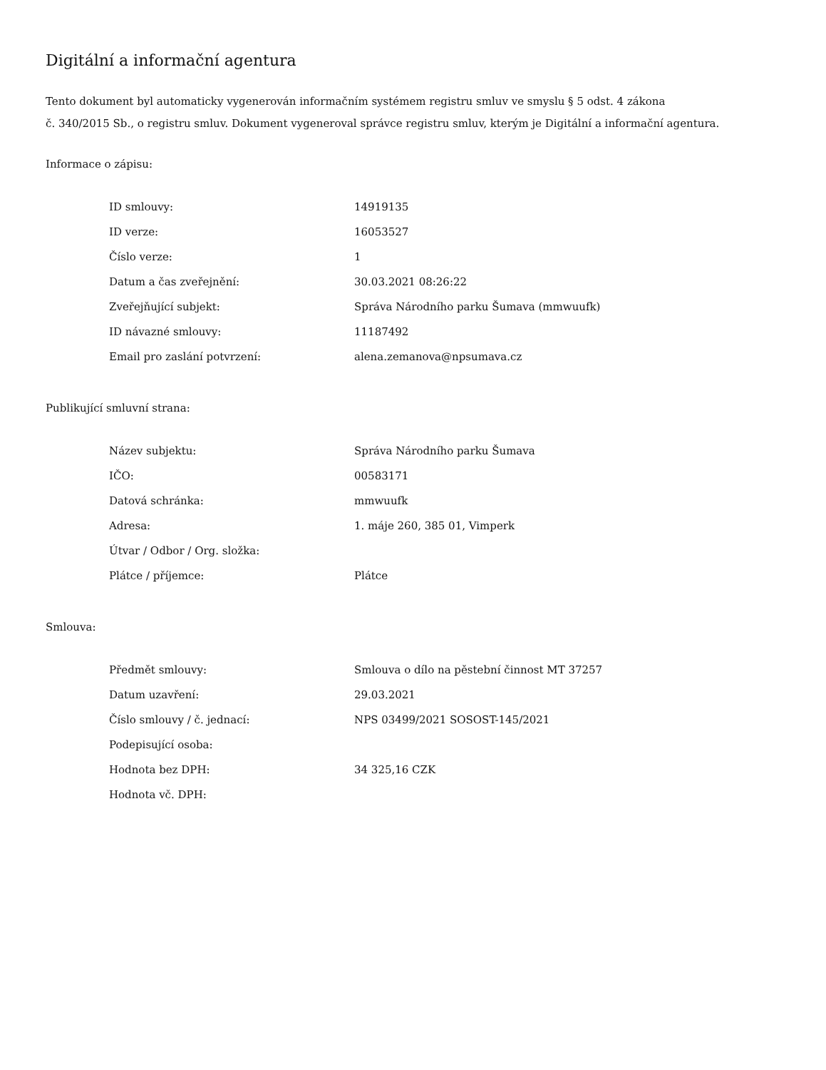Digitální a informační agentura
Tento dokument byl automaticky vygenerován informačním systémem registru smluv ve smyslu § 5 odst. 4 zákona
č. 340/2015 Sb., o registru smluv. Dokument vygeneroval správce registru smluv, kterým je Digitální a informační agentura.
Informace o zápisu:
| ID smlouvy: | 14919135 |
| ID verze: | 16053527 |
| Číslo verze: | 1 |
| Datum a čas zveřejnění: | 30.03.2021 08:26:22 |
| Zveřejňující subjekt: | Správa Národního parku Šumava (mmwuufk) |
| ID návazné smlouvy: | 11187492 |
| Email pro zaslání potvrzení: | alena.zemanova@npsumava.cz |
Publikující smluvní strana:
| Název subjektu: | Správa Národního parku Šumava |
| IČO: | 00583171 |
| Datová schránka: | mmwuufk |
| Adresa: | 1. máje 260, 385 01, Vimperk |
| Útvar / Odbor / Org. složka: | |
| Plátce / příjemce: | Plátce |
Smlouva:
| Předmět smlouvy: | Smlouva o dílo na pěstební činnost MT 37257 |
| Datum uzavření: | 29.03.2021 |
| Číslo smlouvy / č. jednací: | NPS 03499/2021 SOSOST-145/2021 |
| Podepisující osoba: | |
| Hodnota bez DPH: | 34 325,16 CZK |
| Hodnota vč. DPH: | |